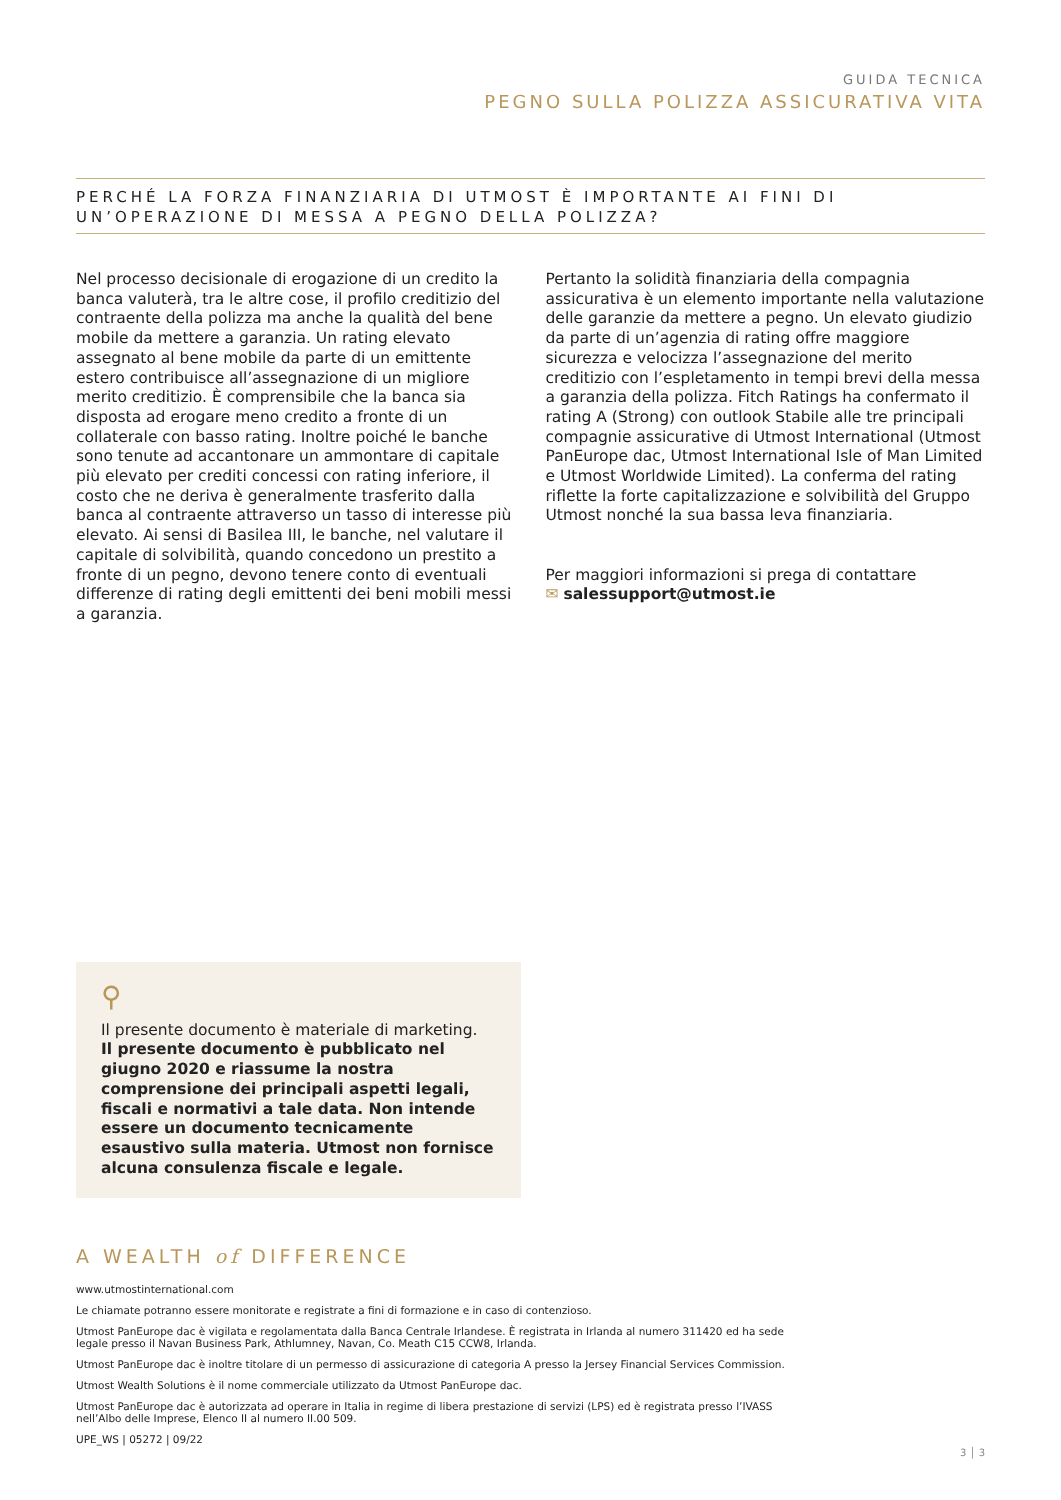GUIDA TECNICA
PEGNO SULLA POLIZZA ASSICURATIVA VITA
PERCHÉ LA FORZA FINANZIARIA DI UTMOST È IMPORTANTE AI FINI DI UN’OPERAZIONE DI MESSA A PEGNO DELLA POLIZZA?
Nel processo decisionale di erogazione di un credito la banca valuterà, tra le altre cose, il profilo creditizio del contraente della polizza ma anche la qualità del bene mobile da mettere a garanzia. Un rating elevato assegnato al bene mobile da parte di un emittente estero contribuisce all’assegnazione di un migliore merito creditizio. È comprensibile che la banca sia disposta ad erogare meno credito a fronte di un collaterale con basso rating. Inoltre poiché le banche sono tenute ad accantonare un ammontare di capitale più elevato per crediti concessi con rating inferiore, il costo che ne deriva è generalmente trasferito dalla banca al contraente attraverso un tasso di interesse più elevato. Ai sensi di Basilea III, le banche, nel valutare il capitale di solvibilità, quando concedono un prestito a fronte di un pegno, devono tenere conto di eventuali differenze di rating degli emittenti dei beni mobili messi a garanzia.
Pertanto la solidità finanziaria della compagnia assicurativa è un elemento importante nella valutazione delle garanzie da mettere a pegno. Un elevato giudizio da parte di un’agenzia di rating offre maggiore sicurezza e velocizza l’assegnazione del merito creditizio con l’espletamento in tempi brevi della messa a garanzia della polizza. Fitch Ratings ha confermato il rating A (Strong) con outlook Stabile alle tre principali compagnie assicurative di Utmost International (Utmost PanEurope dac, Utmost International Isle of Man Limited e Utmost Worldwide Limited). La conferma del rating riflette la forte capitalizzazione e solvibilità del Gruppo Utmost nonché la sua bassa leva finanziaria.
Per maggiori informazioni si prega di contattare
✉ salessupport@utmost.ie
⚲
Il presente documento è materiale di marketing.
Il presente documento è pubblicato nel giugno 2020 e riassume la nostra comprensione dei principali aspetti legali, fiscali e normativi a tale data. Non intende essere un documento tecnicamente esaustivo sulla materia. Utmost non fornisce alcuna consulenza fiscale e legale.
A WEALTH of DIFFERENCE
www.utmostinternational.com
Le chiamate potranno essere monitorate e registrate a fini di formazione e in caso di contenzioso.
Utmost PanEurope dac è vigilata e regolamentata dalla Banca Centrale Irlandese. È registrata in Irlanda al numero 311420 ed ha sede legale presso il Navan Business Park, Athlumney, Navan, Co. Meath C15 CCW8, Irlanda.
Utmost PanEurope dac è inoltre titolare di un permesso di assicurazione di categoria A presso la Jersey Financial Services Commission.
Utmost Wealth Solutions è il nome commerciale utilizzato da Utmost PanEurope dac.
Utmost PanEurope dac è autorizzata ad operare in Italia in regime di libera prestazione di servizi (LPS) ed è registrata presso l’IVASS nell’Albo delle Imprese, Elenco II al numero II.00 509.
UPE_WS | 05272 | 09/22
3 │ 3